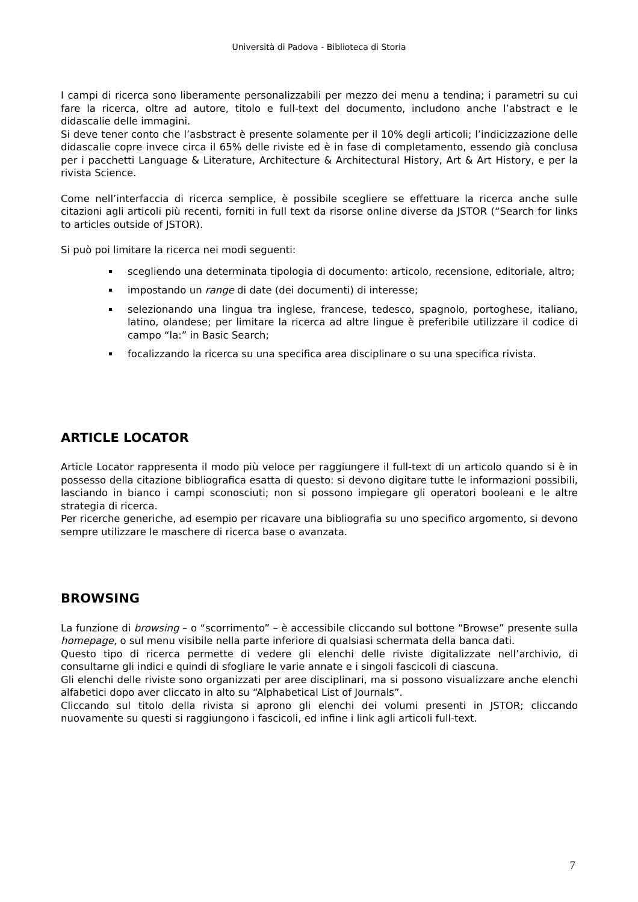Università di Padova - Biblioteca di Storia
I campi di ricerca sono liberamente personalizzabili per mezzo dei menu a tendina; i parametri su cui fare la ricerca, oltre ad autore, titolo e full-text del documento, includono anche l’abstract e le didascalie delle immagini.
Si deve tener conto che l’asbstract è presente solamente per il 10% degli articoli; l’indicizzazione delle didascalie copre invece circa il 65% delle riviste ed è in fase di completamento, essendo già conclusa per i pacchetti Language & Literature, Architecture & Architectural History, Art & Art History, e per la rivista Science.
Come nell’interfaccia di ricerca semplice, è possibile scegliere se effettuare la ricerca anche sulle citazioni agli articoli più recenti, forniti in full text da risorse online diverse da JSTOR (“Search for links to articles outside of JSTOR).
Si può poi limitare la ricerca nei modi seguenti:
scegliendo una determinata tipologia di documento: articolo, recensione, editoriale, altro;
impostando un range di date (dei documenti) di interesse;
selezionando una lingua tra inglese, francese, tedesco, spagnolo, portoghese, italiano, latino, olandese; per limitare la ricerca ad altre lingue è preferibile utilizzare il codice di campo “la:” in Basic Search;
focalizzando la ricerca su una specifica area disciplinare o su una specifica rivista.
ARTICLE LOCATOR
Article Locator rappresenta il modo più veloce per raggiungere il full-text di un articolo quando si è in possesso della citazione bibliografica esatta di questo: si devono digitare tutte le informazioni possibili, lasciando in bianco i campi sconosciuti; non si possono impiegare gli operatori booleani e le altre strategia di ricerca.
Per ricerche generiche, ad esempio per ricavare una bibliografia su uno specifico argomento, si devono sempre utilizzare le maschere di ricerca base o avanzata.
BROWSING
La funzione di browsing – o “scorrimento” – è accessibile cliccando sul bottone “Browse” presente sulla homepage, o sul menu visibile nella parte inferiore di qualsiasi schermata della banca dati.
Questo tipo di ricerca permette di vedere gli elenchi delle riviste digitalizzate nell’archivio, di consultarne gli indici e quindi di sfogliare le varie annate e i singoli fascicoli di ciascuna.
Gli elenchi delle riviste sono organizzati per aree disciplinari, ma si possono visualizzare anche elenchi alfabetici dopo aver cliccato in alto su “Alphabetical List of Journals”.
Cliccando sul titolo della rivista si aprono gli elenchi dei volumi presenti in JSTOR; cliccando nuovamente su questi si raggiungono i fascicoli, ed infine i link agli articoli full-text.
7